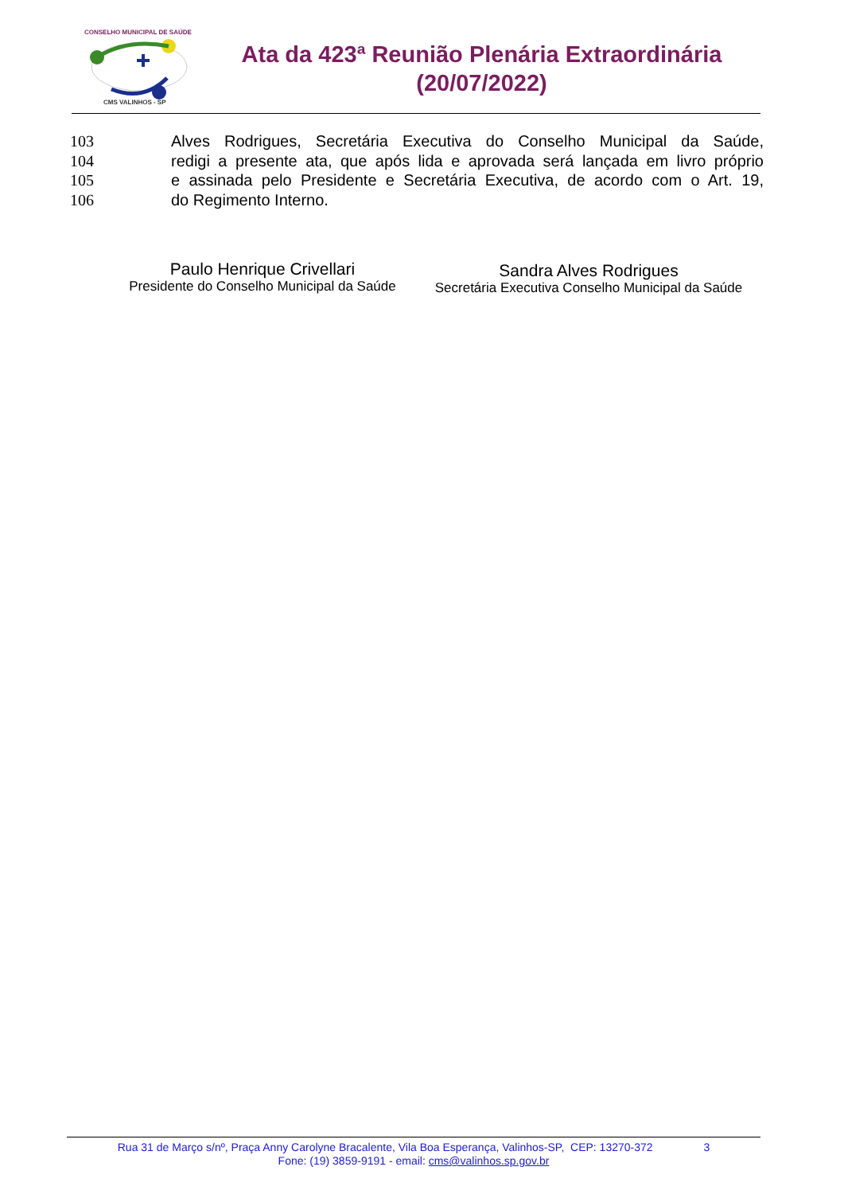CONSELHO MUNICIPAL DE SAÚDE
CMS VALINHOS - SP
Ata da 423ª Reunião Plenária Extraordinária
(20/07/2022)
103 Alves Rodrigues, Secretária Executiva do Conselho Municipal da Saúde,
104 redigi a presente ata, que após lida e aprovada será lançada em livro próprio
105 e assinada pelo Presidente e Secretária Executiva, de acordo com o Art. 19,
106 do Regimento Interno.
Paulo Henrique Crivellari
Presidente do Conselho Municipal da Saúde
Sandra Alves Rodrigues
Secretária Executiva Conselho Municipal da Saúde
Rua 31 de Março s/nº, Praça Anny Carolyne Bracalente, Vila Boa Esperança, Valinhos-SP, CEP: 13270-372 3
Fone: (19) 3859-9191 - email: cms@valinhos.sp.gov.br